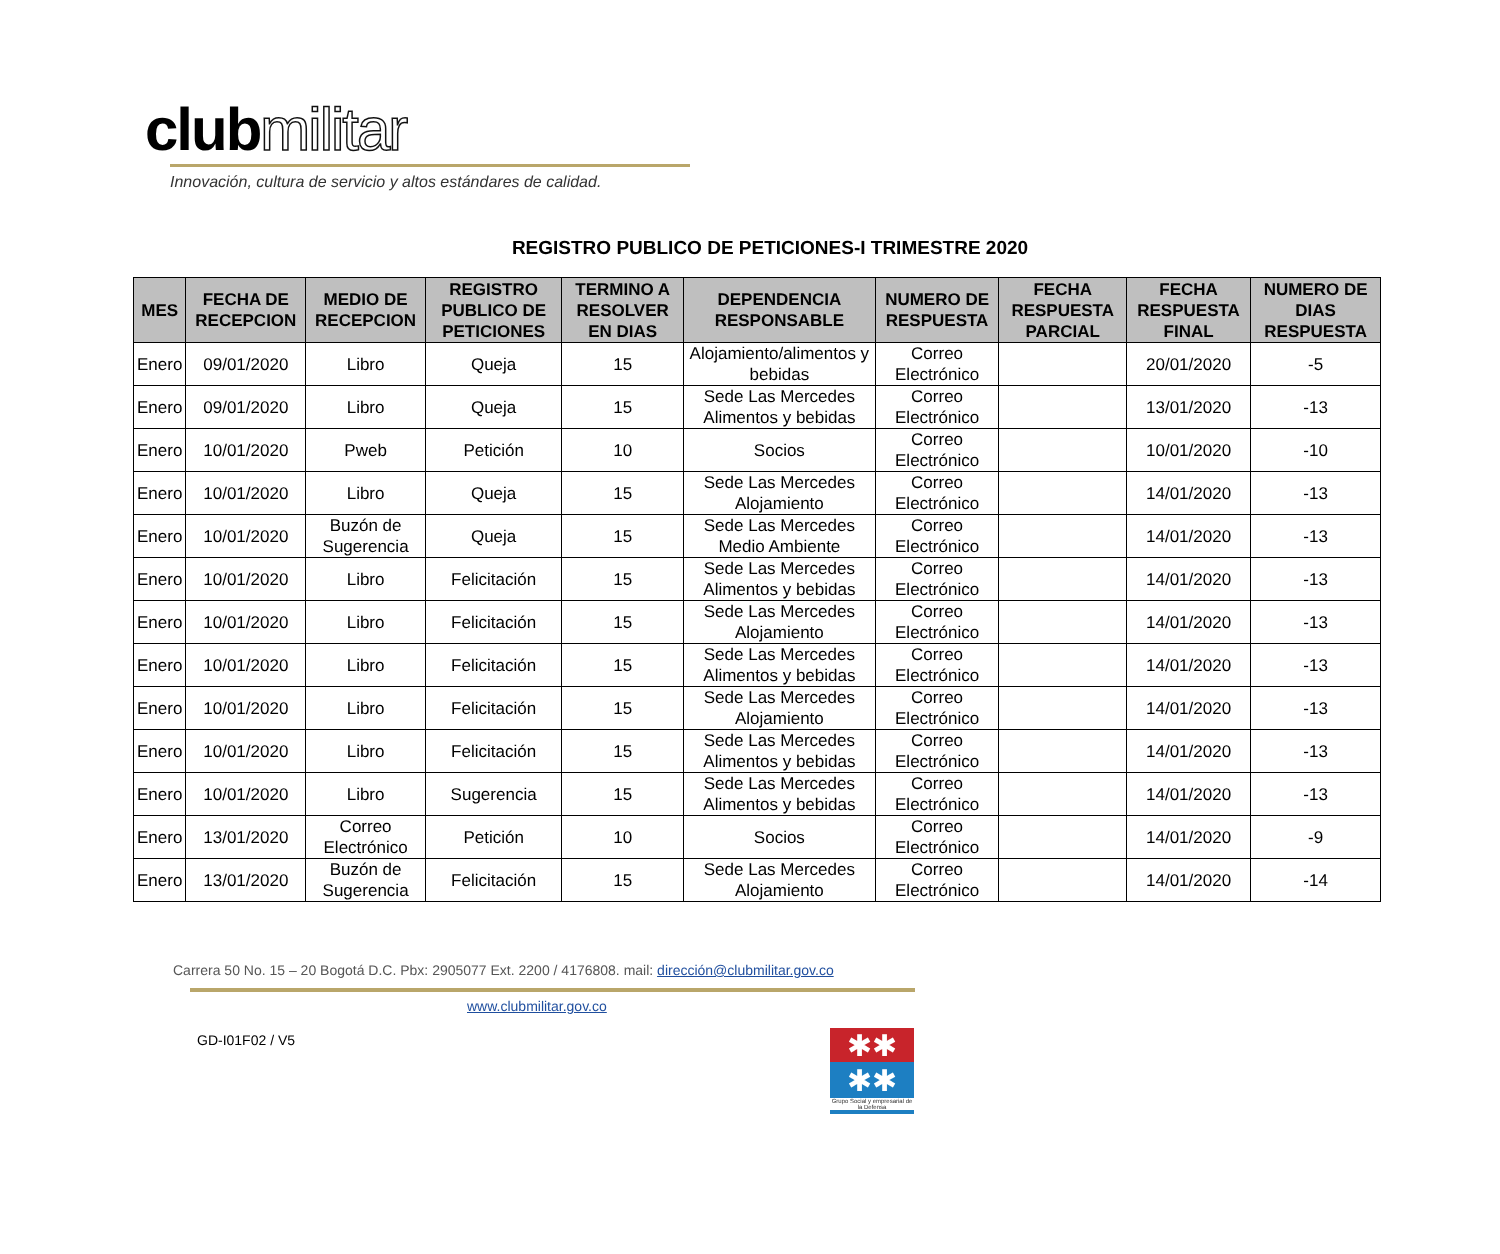clubmilitar
Innovación, cultura de servicio y altos estándares de calidad.
REGISTRO PUBLICO DE PETICIONES-I TRIMESTRE 2020
| MES | FECHA DE RECEPCION | MEDIO DE RECEPCION | REGISTRO PUBLICO DE PETICIONES | TERMINO A RESOLVER EN DIAS | DEPENDENCIA RESPONSABLE | NUMERO DE RESPUESTA | FECHA RESPUESTA PARCIAL | FECHA RESPUESTA FINAL | NUMERO DE DIAS RESPUESTA |
| --- | --- | --- | --- | --- | --- | --- | --- | --- | --- |
| Enero | 09/01/2020 | Libro | Queja | 15 | Alojamiento/alimentos y bebidas | Correo Electrónico | | 20/01/2020 | -5 |
| Enero | 09/01/2020 | Libro | Queja | 15 | Sede Las Mercedes Alimentos y bebidas | Correo Electrónico | | 13/01/2020 | -13 |
| Enero | 10/01/2020 | Pweb | Petición | 10 | Socios | Correo Electrónico | | 10/01/2020 | -10 |
| Enero | 10/01/2020 | Libro | Queja | 15 | Sede Las Mercedes Alojamiento | Correo Electrónico | | 14/01/2020 | -13 |
| Enero | 10/01/2020 | Buzón de Sugerencia | Queja | 15 | Sede Las Mercedes Medio Ambiente | Correo Electrónico | | 14/01/2020 | -13 |
| Enero | 10/01/2020 | Libro | Felicitación | 15 | Sede Las Mercedes Alimentos y bebidas | Correo Electrónico | | 14/01/2020 | -13 |
| Enero | 10/01/2020 | Libro | Felicitación | 15 | Sede Las Mercedes Alojamiento | Correo Electrónico | | 14/01/2020 | -13 |
| Enero | 10/01/2020 | Libro | Felicitación | 15 | Sede Las Mercedes Alimentos y bebidas | Correo Electrónico | | 14/01/2020 | -13 |
| Enero | 10/01/2020 | Libro | Felicitación | 15 | Sede Las Mercedes Alojamiento | Correo Electrónico | | 14/01/2020 | -13 |
| Enero | 10/01/2020 | Libro | Felicitación | 15 | Sede Las Mercedes Alimentos y bebidas | Correo Electrónico | | 14/01/2020 | -13 |
| Enero | 10/01/2020 | Libro | Sugerencia | 15 | Sede Las Mercedes Alimentos y bebidas | Correo Electrónico | | 14/01/2020 | -13 |
| Enero | 13/01/2020 | Correo Electrónico | Petición | 10 | Socios | Correo Electrónico | | 14/01/2020 | -9 |
| Enero | 13/01/2020 | Buzón de Sugerencia | Felicitación | 15 | Sede Las Mercedes Alojamiento | Correo Electrónico | | 14/01/2020 | -14 |
Carrera 50 No. 15 – 20 Bogotá D.C. Pbx: 2905077 Ext. 2200 / 4176808. mail: dirección@clubmilitar.gov.co
www.clubmilitar.gov.co
GD-I01F02 / V5
✱✱
✱✱
Grupo Social y empresarial de la Defensa